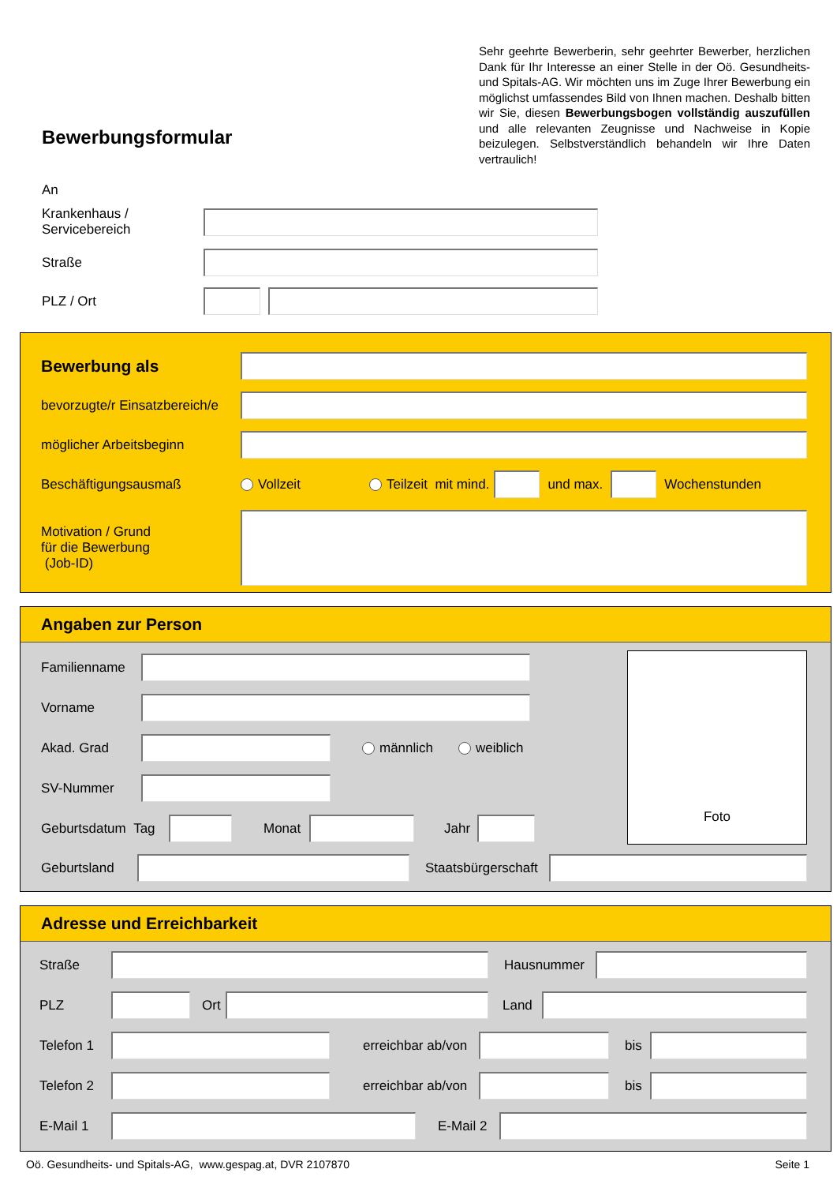Bewerbungsformular
Sehr geehrte Bewerberin, sehr geehrter Bewerber, herzlichen Dank für Ihr Interesse an einer Stelle in der Oö. Gesundheits- und Spitals-AG. Wir möchten uns im Zuge Ihrer Bewerbung ein möglichst umfassendes Bild von Ihnen machen. Deshalb bitten wir Sie, diesen Bewerbungsbogen vollständig auszufüllen und alle relevanten Zeugnisse und Nachweise in Kopie beizulegen. Selbstverständlich behandeln wir Ihre Daten vertraulich!
An
Krankenhaus /
Servicebereich
Straße
PLZ / Ort
Bewerbung als
bevorzugte/r Einsatzbereich/e
möglicher Arbeitsbeginn
Beschäftigungsausmaß Vollzeit Teilzeit mit mind. und max. Wochenstunden
Motivation / Grund
für die Bewerbung
(Job-ID)
Angaben zur Person
Familienname
Vorname
Akad. Grad männlich weiblich
SV-Nummer
Geburtsdatum Tag
Monat Jahr
Foto
Geburtsland
Staatsbürgerschaft
Adresse und Erreichbarkeit
Straße Hausnummer
PLZ
Ort
Land
Telefon 1
erreichbar ab/von
bis
Telefon 2
erreichbar ab/von
bis
E-Mail 1
E-Mail 2
Oö. Gesundheits- und Spitals-AG, www.gespag.at, DVR 2107870 Seite 1